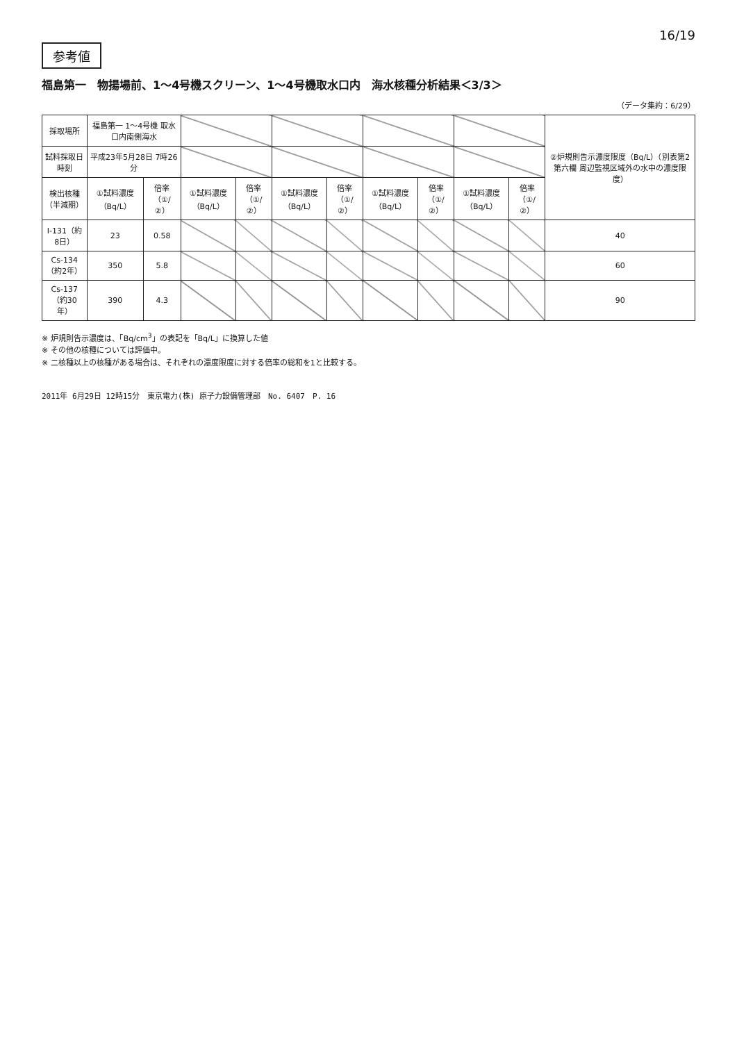16/19
参考値
福島第一　物揚場前、1～4号機スクリーン、1～4号機取水口内　海水核種分析結果＜3/3＞
（データ集約：6/29）
| 採取場所 | 福島第一 1～4号機 取水口内南側海水 | | | | | | | | | | ②炉規則告示濃度限度（Bq/L）（別表第2第六欄 周辺監視区域外の水中の濃度限度） |
| 試料採取日時刻 | 平成23年5月28日 7時26分 | | | | | | | | | | |
| 検出核種（半減期） | ①試料濃度（Bq/L） | 倍率（①/②） | ①試料濃度（Bq/L） | 倍率（①/②） | ①試料濃度（Bq/L） | 倍率（①/②） | ①試料濃度（Bq/L） | 倍率（①/②） | ①試料濃度（Bq/L） | 倍率（①/②） | |
| I-131（約8日） | 23 | 0.58 | | | | | | | | | 40 |
| Cs-134（約2年） | 350 | 5.8 | | | | | | | | | 60 |
| Cs-137（約30年） | 390 | 4.3 | | | | | | | | | 90 |
※ 炉規則告示濃度は、「Bq/cm<sup>3</sup>」の表記を「Bq/L」に換算した値
※ その他の核種については評価中。
※ 二核種以上の核種がある場合は、それぞれの濃度限度に対する倍率の総和を1と比較する。
2011年 6月29日 12時15分　東京電力(株) 原子力設備管理部　No. 6407　P. 16